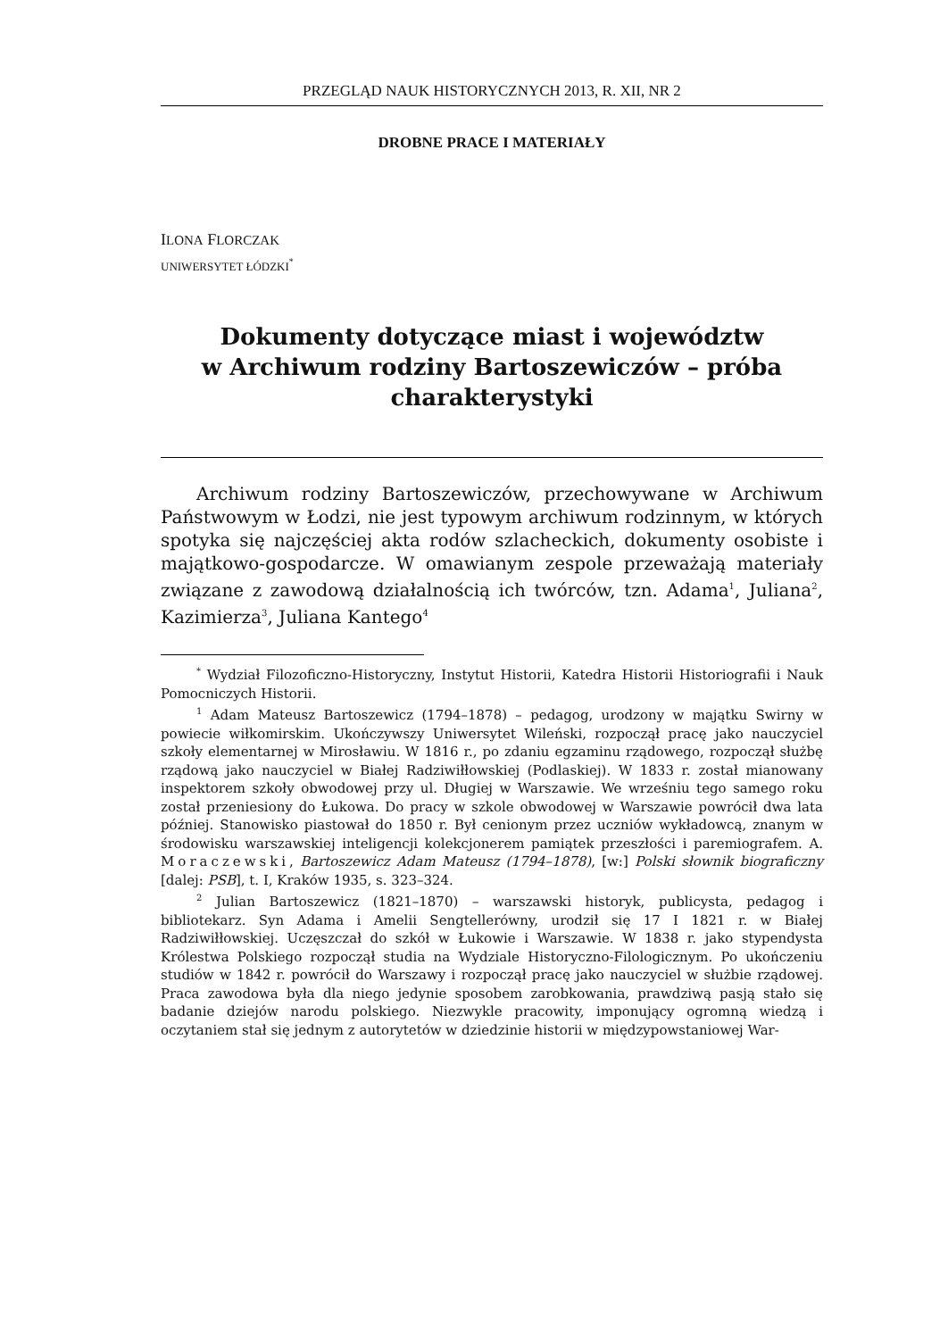PRZEGLĄD NAUK HISTORYCZNYCH 2013, R. XII, NR 2
DROBNE PRACE I MATERIAŁY
ILONA FLORCZAK
UNIWERSYTET ŁÓDZKI<sup>*</sup>
Dokumenty dotyczące miast i województw
w Archiwum rodziny Bartoszewiczów – próba
charakterystyki
Archiwum rodziny Bartoszewiczów, przechowywane w Archiwum Państwowym w Łodzi, nie jest typowym archiwum rodzinnym, w których spotyka się najczęściej akta rodów szlacheckich, dokumenty osobiste i majątkowo-gospodarcze. W omawianym zespole przeważają materiały związane z zawodową działalnością ich twórców, tzn. Adama<sup>1</sup>, Juliana<sup>2</sup>, Kazimierza<sup>3</sup>, Juliana Kantego<sup>4</sup>
<sup>*</sup> Wydział Filozoficzno-Historyczny, Instytut Historii, Katedra Historii Historiografii i Nauk Pomocniczych Historii.
<sup>1</sup> Adam Mateusz Bartoszewicz (1794–1878) – pedagog, urodzony w majątku Swirny w powiecie wiłkomirskim. Ukończywszy Uniwersytet Wileński, rozpoczął pracę jako nauczyciel szkoły elementarnej w Mirosławiu. W 1816 r., po zdaniu egzaminu rządowego, rozpoczął służbę rządową jako nauczyciel w Białej Radziwiłłowskiej (Podlaskiej). W 1833 r. został mianowany inspektorem szkoły obwodowej przy ul. Długiej w Warszawie. We wrześniu tego samego roku został przeniesiony do Łukowa. Do pracy w szkole obwodowej w Warszawie powrócił dwa lata później. Stanowisko piastował do 1850 r. Był cenionym przez uczniów wykładowcą, znanym w środowisku warszawskiej inteligencji kolekcjonerem pamiątek przeszłości i paremiografem. A. Moraczewski, Bartoszewicz Adam Mateusz (1794–1878), [w:] Polski słownik biograficzny [dalej: PSB], t. I, Kraków 1935, s. 323–324.
<sup>2</sup> Julian Bartoszewicz (1821–1870) – warszawski historyk, publicysta, pedagog i bibliotekarz. Syn Adama i Amelii Sengtellerówny, urodził się 17 I 1821 r. w Białej Radziwiłłowskiej. Uczęszczał do szkół w Łukowie i Warszawie. W 1838 r. jako stypendysta Królestwa Polskiego rozpoczął studia na Wydziale Historyczno-Filologicznym. Po ukończeniu studiów w 1842 r. powrócił do Warszawy i rozpoczął pracę jako nauczyciel w służbie rządowej. Praca zawodowa była dla niego jedynie sposobem zarobkowania, prawdziwą pasją stało się badanie dziejów narodu polskiego. Niezwykle pracowity, imponujący ogromną wiedzą i oczytaniem stał się jednym z autorytetów w dziedzinie historii w międzypowstaniowej War-